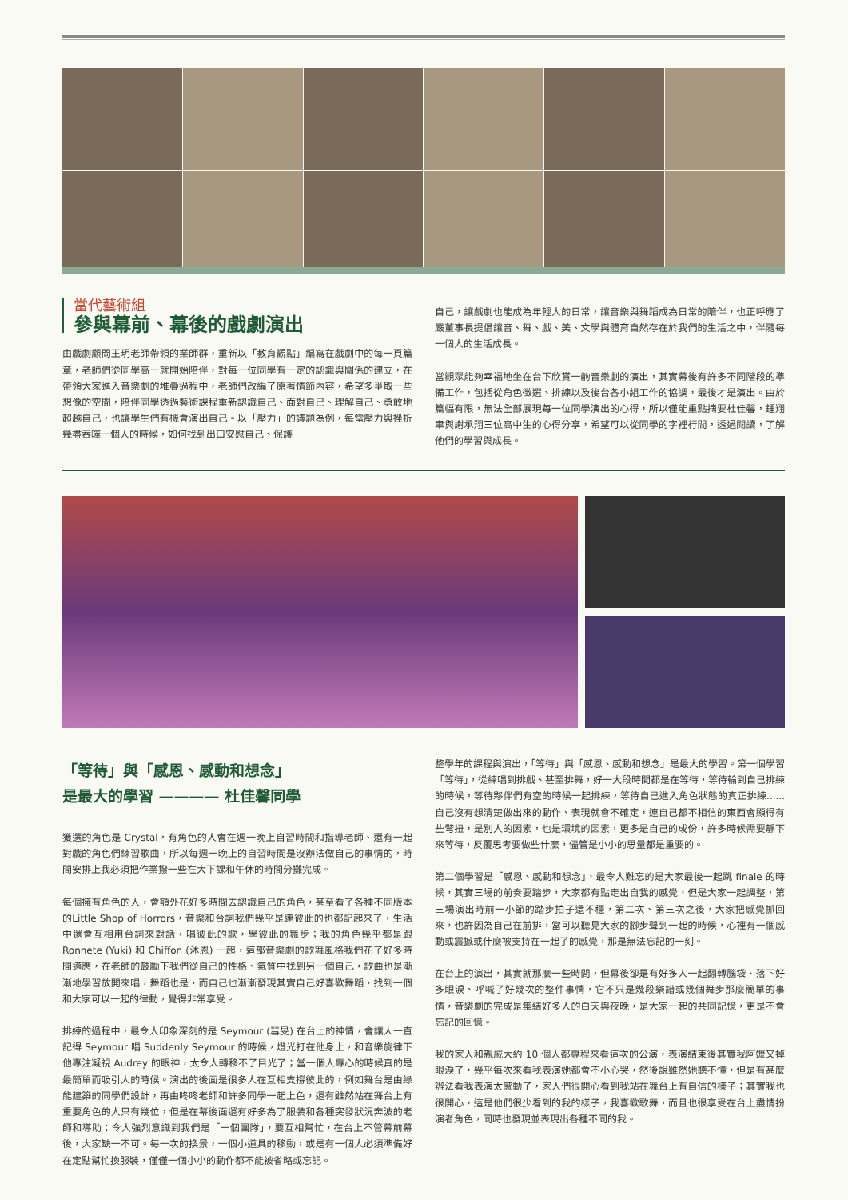當代藝術組
參與幕前、幕後的戲劇演出
由戲劇顧問王玥老師帶領的業師群，重新以「教育觀點」編寫在戲劇中的每一頁篇章，老師們從同學高一就開始陪伴，對每一位同學有一定的認識與關係的建立，在帶領大家進入音樂劇的堆疊過程中，老師們改編了原著情節內容，希望多爭取一些想像的空間，陪伴同學透過藝術課程重新認識自己、面對自己、理解自己、勇敢地超越自己，也讓學生們有機會演出自己。以「壓力」的議題為例，每當壓力與挫折幾盡吞噬一個人的時候，如何找到出口安慰自己、保護
自己，讓戲劇也能成為年輕人的日常，讓音樂與舞蹈成為日常的陪伴，也正呼應了嚴董事長提倡讓音、舞、戲、美、文學與體育自然存在於我們的生活之中，伴隨每一個人的生活成長。
當觀眾能夠幸福地坐在台下欣賞一齣音樂劇的演出，其實幕後有許多不同階段的準備工作，包括從角色徵選、排練以及後台各小組工作的協調，最後才是演出。由於篇幅有限，無法全部展現每一位同學演出的心得，所以僅能重點摘要杜佳馨，鍾翔聿與謝承翔三位高中生的心得分享，希望可以從同學的字裡行間，透過閱讀，了解他們的學習與成長。
「等待」與「感恩、感動和想念」
是最大的學習 ———— 杜佳馨同學
獲選的角色是 Crystal，有角色的人會在週一晚上自習時間和指導老師、還有一起對戲的角色們練習歌曲，所以每週一晚上的自習時間是沒辦法做自己的事情的，時間安排上我必須把作業撥一些在大下課和午休的時間分攤完成。
每個擁有角色的人，會額外花好多時間去認識自己的角色，甚至看了各種不同版本的Little Shop of Horrors，音樂和台詞我們幾乎是連彼此的也都記起來了，生活中還會互相用台詞來對話，唱彼此的歌，學彼此的舞步；我的角色幾乎都是跟 Ronnete (Yuki) 和 Chiffon (沐恩) 一起，這部音樂劇的歌舞風格我們花了好多時間適應，在老師的鼓勵下我們從自己的性格、氣質中找到另一個自己，歌曲也是漸漸地學習放開來唱，舞蹈也是，而自己也漸漸發現其實自己好喜歡舞蹈，找到一個和大家可以一起的律動，覺得非常享受。
排練的過程中，最令人印象深刻的是 Seymour (彗旻) 在台上的神情，會讓人一直記得 Seymour 唱 Suddenly Seymour 的時候，燈光打在他身上，和音樂旋律下他專注凝視 Audrey 的眼神，太令人轉移不了目光了；當一個人專心的時候真的是最簡單而吸引人的時候。演出的後面是很多人在互相支撐彼此的，例如舞台是由綠能建築的同學們設計，再由咚咚老師和許多同學一起上色，還有雖然站在舞台上有重要角色的人只有幾位，但是在幕後面還有好多為了服裝和各種突發狀況奔波的老師和導助；令人強烈意識到我們是「一個團隊」，要互相幫忙，在台上不管幕前幕後，大家缺一不可。每一次的換景，一個小道具的移動，或是有一個人必須準備好在定點幫忙換服裝，僅僅一個小小的動作都不能被省略或忘記。
整學年的課程與演出，「等待」與「感恩、感動和想念」是最大的學習。第一個學習「等待」，從練唱到排戲、甚至排舞，好一大段時間都是在等待，等待輪到自己排練的時候，等待夥伴們有空的時候一起排練，等待自己進入角色狀態的真正排練......自己沒有想清楚做出來的動作、表現就會不確定，連自己都不相信的東西會顯得有些彆扭，是別人的因素，也是環境的因素，更多是自己的成份，許多時候需要靜下來等待，反覆思考要做些什麼，儘管是小小的思量都是重要的。
第二個學習是「感恩、感動和想念」，最令人難忘的是大家最後一起跳 finale 的時候，其實三場的前奏要踏步，大家都有點走出自我的感覺，但是大家一起調整，第三場演出時前一小節的踏步拍子還不穩，第二次、第三次之後，大家把感覺抓回來，也許因為自己在前排，當可以聽見大家的腳步聲到一起的時候，心裡有一個感動或震撼或什麼被支持在一起了的感覺，那是無法忘記的一刻。
在台上的演出，其實就那麼一些時間，但幕後卻是有好多人一起翻轉腦袋、落下好多眼淚、呼喊了好幾次的整件事情，它不只是幾段樂譜或幾個舞步那麼簡單的事情，音樂劇的完成是集結好多人的白天與夜晚，是大家一起的共同記憶，更是不會忘記的回憶。
我的家人和親戚大約 10 個人都專程來看這次的公演，表演結束後其實我阿嬤又掉眼淚了，幾乎每次來看我表演她都會不小心哭，然後說雖然她聽不懂，但是有甚麼辦法看我表演太感動了，家人們很開心看到我站在舞台上有自信的樣子；其實我也很開心，這是他們很少看到的我的樣子，我喜歡歌舞，而且也很享受在台上盡情扮演者角色，同時也發現並表現出各種不同的我。